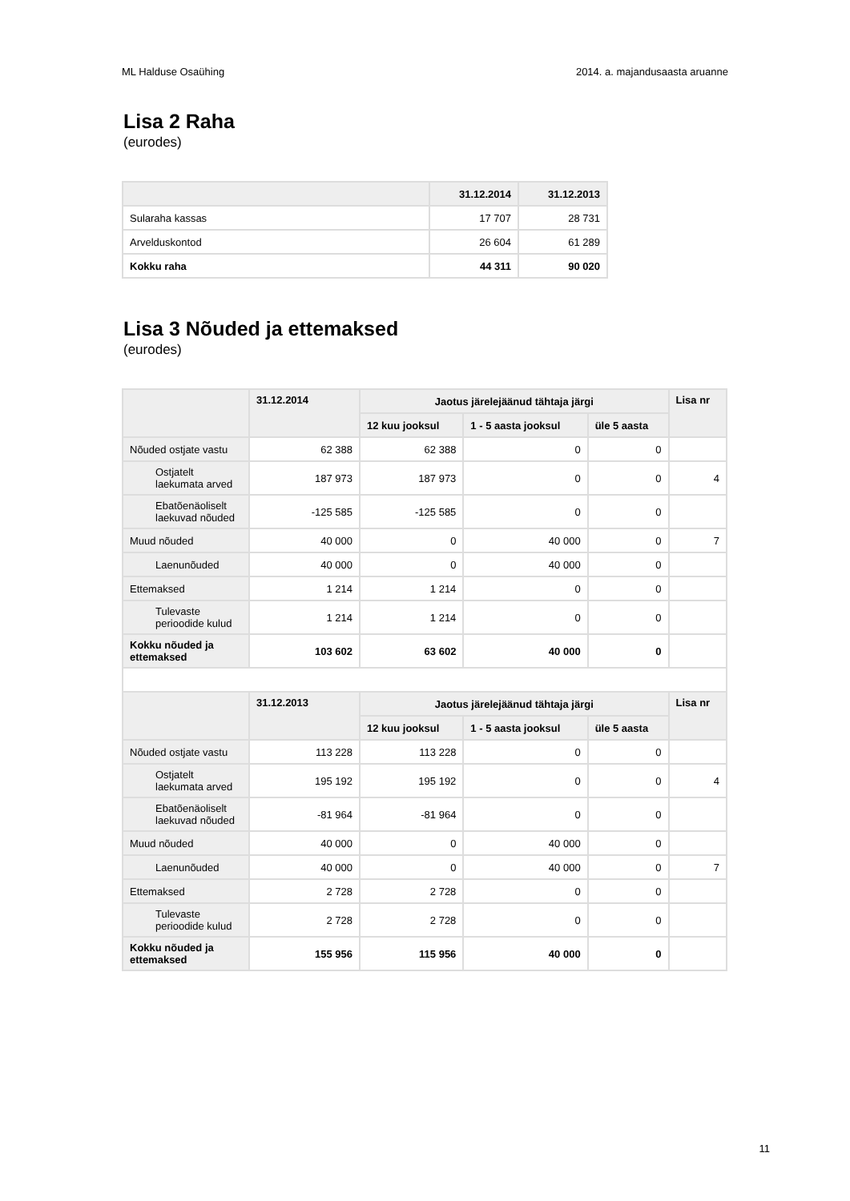ML Halduse Osaühing 2014. a. majandusaasta aruanne
Lisa 2 Raha
(eurodes)
| | 31.12.2014 | 31.12.2013 |
| --- | --- | --- |
| Sularaha kassas | 17 707 | 28 731 |
| Arvelduskontod | 26 604 | 61 289 |
| Kokku raha | 44 311 | 90 020 |
Lisa 3 Nõuded ja ettemaksed
(eurodes)
| | 31.12.2014 | Jaotus järelejäänud tähtaja järgi | | | Lisa nr |
| --- | --- | --- | --- | --- | --- |
| | | 12 kuu jooksul | 1 - 5 aasta jooksul | üle 5 aasta | |
| Nõuded ostjate vastu | 62 388 | 62 388 | 0 | 0 | |
| Ostjatelt laekumata arved | 187 973 | 187 973 | 0 | 0 | 4 |
| Ebatõenäoliselt laekuvad nõuded | -125 585 | -125 585 | 0 | 0 | |
| Muud nõuded | 40 000 | 0 | 40 000 | 0 | 7 |
| Laenunõuded | 40 000 | 0 | 40 000 | 0 | |
| Ettemaksed | 1 214 | 1 214 | 0 | 0 | |
| Tulevaste perioodide kulud | 1 214 | 1 214 | 0 | 0 | |
| Kokku nõuded ja ettemaksed | 103 602 | 63 602 | 40 000 | 0 | |
| | 31.12.2013 | Jaotus järelejäänud tähtaja järgi | | | Lisa nr |
| | | 12 kuu jooksul | 1 - 5 aasta jooksul | üle 5 aasta | |
| Nõuded ostjate vastu | 113 228 | 113 228 | 0 | 0 | |
| Ostjatelt laekumata arved | 195 192 | 195 192 | 0 | 0 | 4 |
| Ebatõenäoliselt laekuvad nõuded | -81 964 | -81 964 | 0 | 0 | |
| Muud nõuded | 40 000 | 0 | 40 000 | 0 | |
| Laenunõuded | 40 000 | 0 | 40 000 | 0 | 7 |
| Ettemaksed | 2 728 | 2 728 | 0 | 0 | |
| Tulevaste perioodide kulud | 2 728 | 2 728 | 0 | 0 | |
| Kokku nõuded ja ettemaksed | 155 956 | 115 956 | 40 000 | 0 | |
11